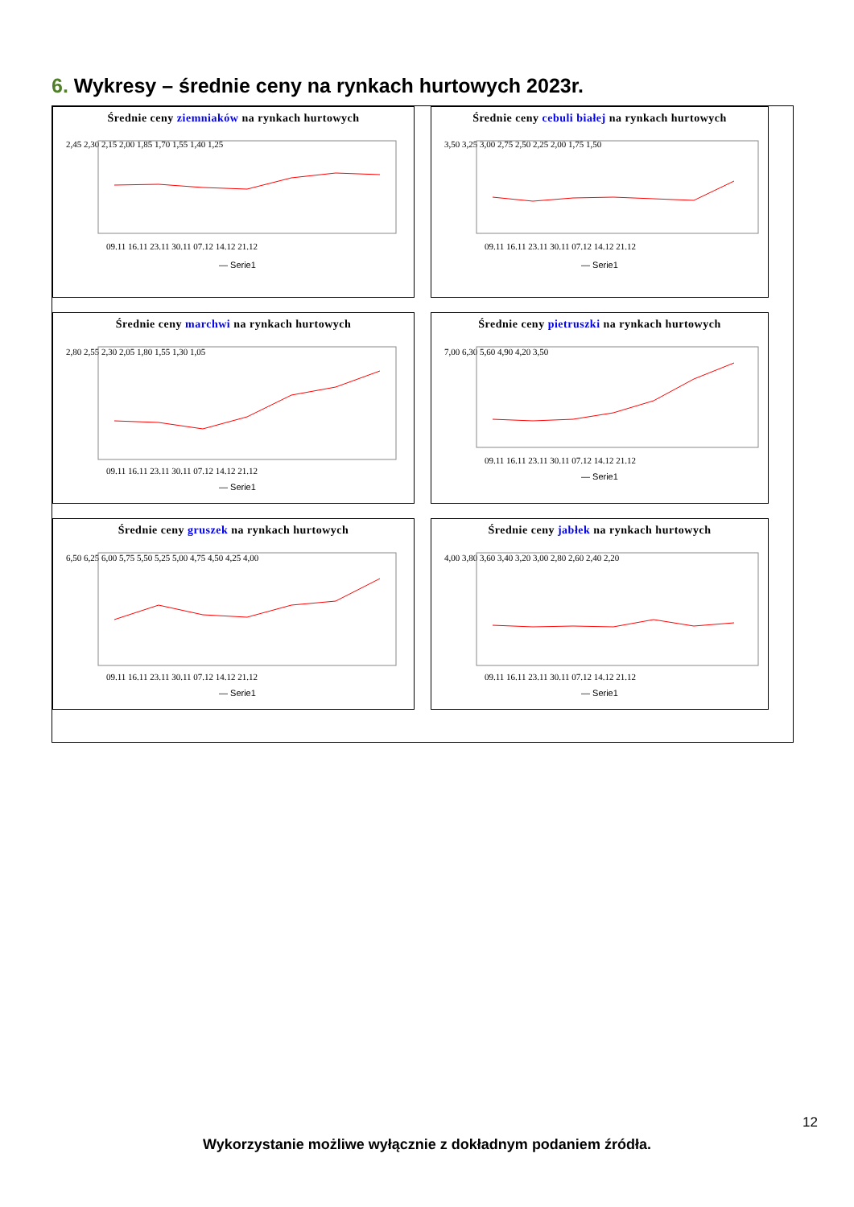6. Wykresy – średnie ceny na rynkach hurtowych 2023r.
Średnie ceny ziemniaków na rynkach hurtowych
2,45 2,30 2,15 2,00 1,85 1,70 1,55 1,40 1,25
09.11 16.11 23.11 30.11 07.12 14.12 21.12
— Serie1
Średnie ceny cebuli białej na rynkach hurtowych
3,50 3,25 3,00 2,75 2,50 2,25 2,00 1,75 1,50
09.11 16.11 23.11 30.11 07.12 14.12 21.12
— Serie1
Średnie ceny marchwi na rynkach hurtowych
2,80 2,55 2,30 2,05 1,80 1,55 1,30 1,05
09.11 16.11 23.11 30.11 07.12 14.12 21.12
— Serie1
Średnie ceny pietruszki na rynkach hurtowych
7,00 6,30 5,60 4,90 4,20 3,50
09.11 16.11 23.11 30.11 07.12 14.12 21.12
— Serie1
Średnie ceny gruszek na rynkach hurtowych
6,50 6,25 6,00 5,75 5,50 5,25 5,00 4,75 4,50 4,25 4,00
09.11 16.11 23.11 30.11 07.12 14.12 21.12
— Serie1
Średnie ceny jabłek na rynkach hurtowych
4,00 3,80 3,60 3,40 3,20 3,00 2,80 2,60 2,40 2,20
09.11 16.11 23.11 30.11 07.12 14.12 21.12
— Serie1
12
Wykorzystanie możliwe wyłącznie z dokładnym podaniem źródła.